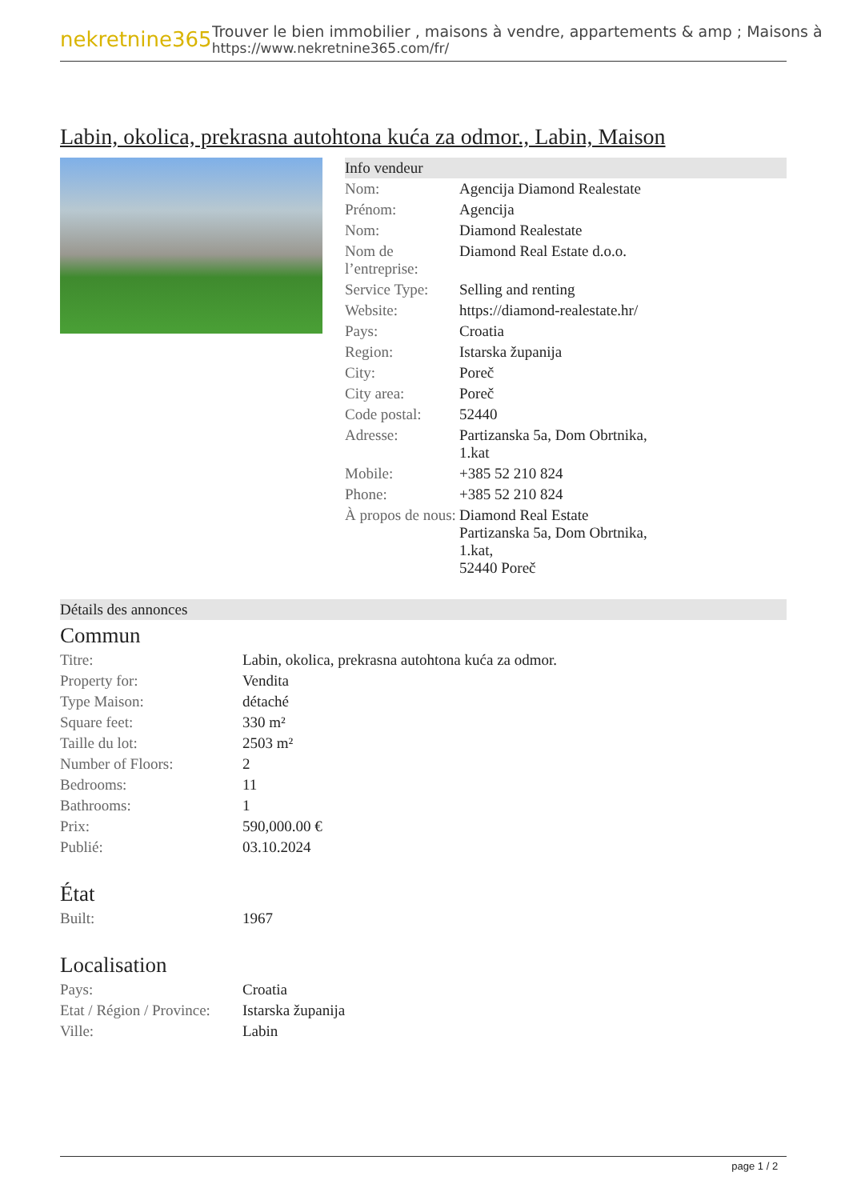nekretnine365
Trouver le bien immobilier , maisons à vendre, appartements & amp ; Maisons à
https://www.nekretnine365.com/fr/
Labin, okolica, prekrasna autohtona kuća za odmor., Labin, Maison
Info vendeur
| Nom: | Agencija Diamond Realestate |
| Prénom: | Agencija |
| Nom: | Diamond Realestate |
| Nom de l’entreprise: | Diamond Real Estate d.o.o. |
| Service Type: | Selling and renting |
| Website: | https://diamond-realestate.hr/ |
| Pays: | Croatia |
| Region: | Istarska županija |
| City: | Poreč |
| City area: | Poreč |
| Code postal: | 52440 |
| Adresse: | Partizanska 5a, Dom Obrtnika, 1.kat |
| Mobile: | +385 52 210 824 |
| Phone: | +385 52 210 824 |
| À propos de nous: | Diamond Real Estate Partizanska 5a, Dom Obrtnika, 1.kat, 52440 Poreč |
Détails des annonces
Commun
| Titre: | Labin, okolica, prekrasna autohtona kuća za odmor. |
| Property for: | Vendita |
| Type Maison: | détaché |
| Square feet: | 330 m² |
| Taille du lot: | 2503 m² |
| Number of Floors: | 2 |
| Bedrooms: | 11 |
| Bathrooms: | 1 |
| Prix: | 590,000.00 € |
| Publié: | 03.10.2024 |
État
| Built: | 1967 |
Localisation
| Pays: | Croatia |
| Etat / Région / Province: | Istarska županija |
| Ville: | Labin |
page 1 / 2